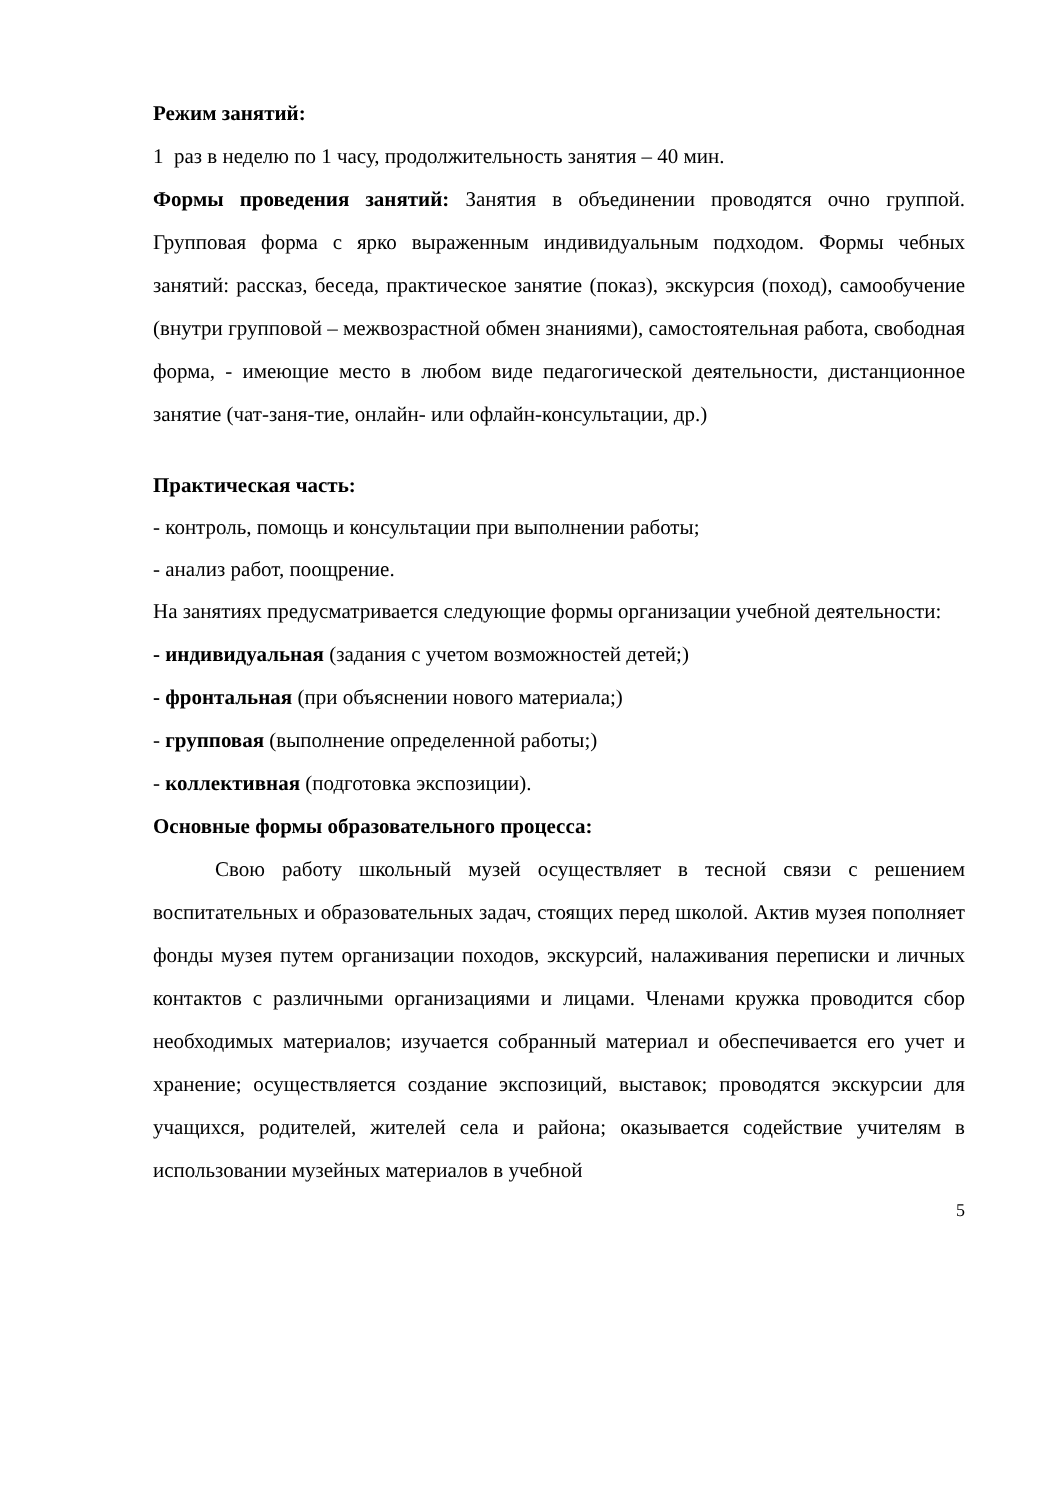Режим занятий:
1 раз в неделю по 1 часу, продолжительность занятия – 40 мин.
Формы проведения занятий: Занятия в объединении проводятся очно группой. Групповая форма с ярко выраженным индивидуальным подходом. Формы чебных занятий: рассказ, беседа, практическое занятие (показ), экскурсия (поход), самообучение (внутри групповой – межвозрастной обмен знаниями), самостоятельная работа, свободная форма, - имеющие место в любом виде педагогической деятельности, дистанционное занятие (чат-заня-тие, онлайн- или офлайн-консультации, др.)
Практическая часть:
- контроль, помощь и консультации при выполнении работы;
- анализ работ, поощрение.
На занятиях предусматривается следующие формы организации учебной деятельности:
- индивидуальная (задания с учетом возможностей детей;)
- фронтальная (при объяснении нового материала;)
- групповая (выполнение определенной работы;)
- коллективная (подготовка экспозиции).
Основные формы образовательного процесса:
Свою работу школьный музей осуществляет в тесной связи с решением воспитательных и образовательных задач, стоящих перед школой. Актив музея пополняет фонды музея путем организации походов, экскурсий, налаживания переписки и личных контактов с различными организациями и лицами. Членами кружка проводится сбор необходимых материалов; изучается собранный материал и обеспечивается его учет и хранение; осуществляется создание экспозиций, выставок; проводятся экскурсии для учащихся, родителей, жителей села и района; оказывается содействие учителям в использовании музейных материалов в учебной
5